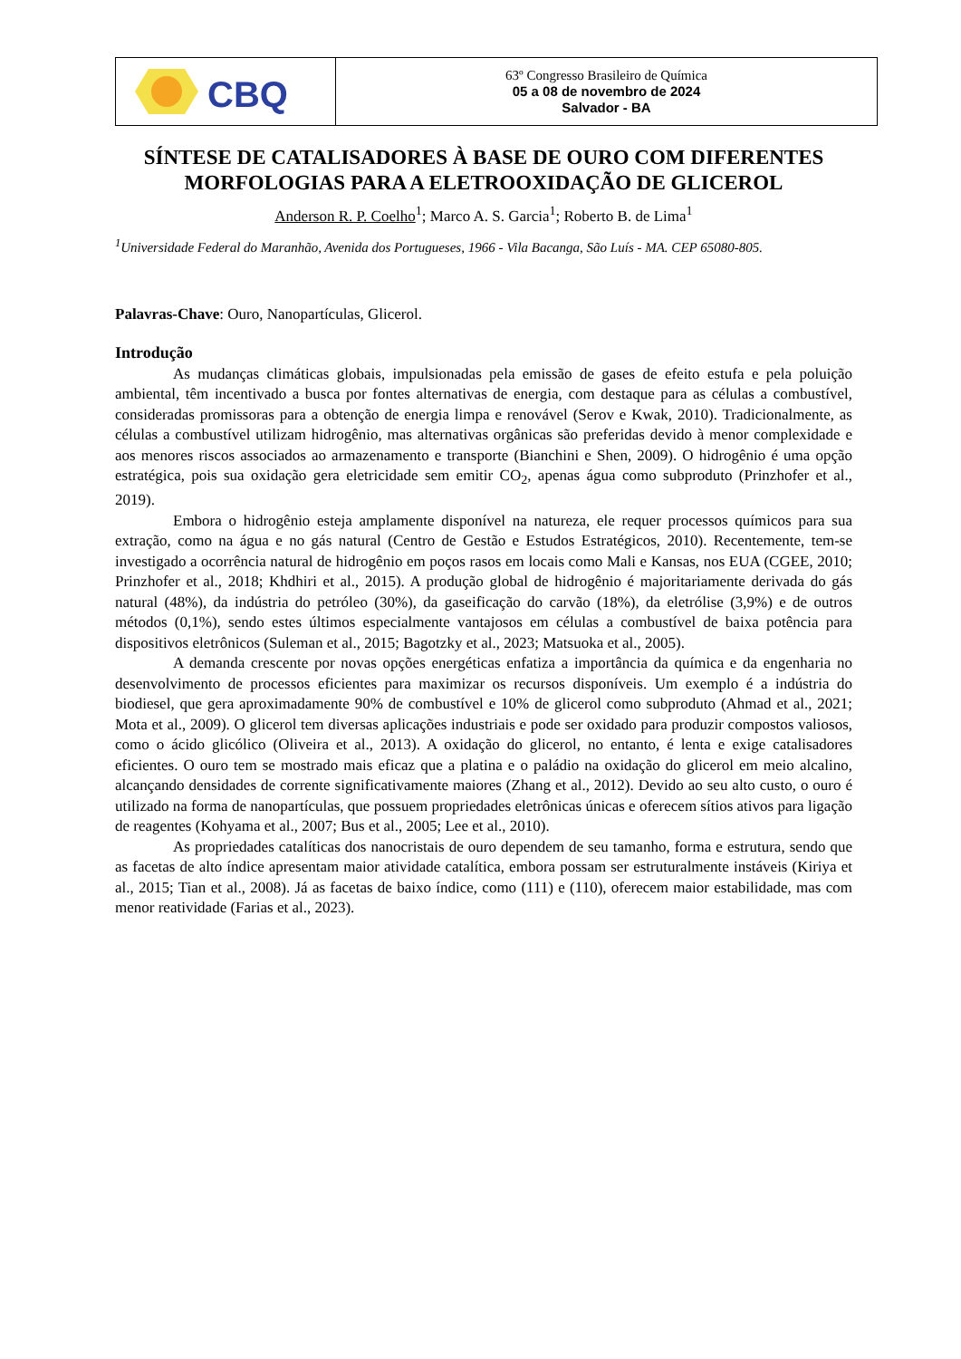CBQ
63º Congresso Brasileiro de Química
05 a 08 de novembro de 2024
Salvador - BA
SÍNTESE DE CATALISADORES À BASE DE OURO COM DIFERENTES MORFOLOGIAS PARA A ELETROOXIDAÇÃO DE GLICEROL
Anderson R. P. Coelho<sup>1</sup>; Marco A. S. Garcia<sup>1</sup>; Roberto B. de Lima<sup>1</sup>
<sup>1</sup> Universidade Federal do Maranhão, Avenida dos Portugueses, 1966 - Vila Bacanga, São Luís - MA. CEP 65080-805.
Palavras-Chave: Ouro, Nanopartículas, Glicerol.
Introdução
As mudanças climáticas globais, impulsionadas pela emissão de gases de efeito estufa e pela poluição ambiental, têm incentivado a busca por fontes alternativas de energia, com destaque para as células a combustível, consideradas promissoras para a obtenção de energia limpa e renovável (Serov e Kwak, 2010). Tradicionalmente, as células a combustível utilizam hidrogênio, mas alternativas orgânicas são preferidas devido à menor complexidade e aos menores riscos associados ao armazenamento e transporte (Bianchini e Shen, 2009). O hidrogênio é uma opção estratégica, pois sua oxidação gera eletricidade sem emitir CO<sub>2</sub>, apenas água como subproduto (Prinzhofer et al., 2019).
Embora o hidrogênio esteja amplamente disponível na natureza, ele requer processos químicos para sua extração, como na água e no gás natural (Centro de Gestão e Estudos Estratégicos, 2010). Recentemente, tem-se investigado a ocorrência natural de hidrogênio em poços rasos em locais como Mali e Kansas, nos EUA (CGEE, 2010; Prinzhofer et al., 2018; Khdhiri et al., 2015). A produção global de hidrogênio é majoritariamente derivada do gás natural (48%), da indústria do petróleo (30%), da gaseificação do carvão (18%), da eletrólise (3,9%) e de outros métodos (0,1%), sendo estes últimos especialmente vantajosos em células a combustível de baixa potência para dispositivos eletrônicos (Suleman et al., 2015; Bagotzky et al., 2023; Matsuoka et al., 2005).
A demanda crescente por novas opções energéticas enfatiza a importância da química e da engenharia no desenvolvimento de processos eficientes para maximizar os recursos disponíveis. Um exemplo é a indústria do biodiesel, que gera aproximadamente 90% de combustível e 10% de glicerol como subproduto (Ahmad et al., 2021; Mota et al., 2009). O glicerol tem diversas aplicações industriais e pode ser oxidado para produzir compostos valiosos, como o ácido glicólico (Oliveira et al., 2013). A oxidação do glicerol, no entanto, é lenta e exige catalisadores eficientes. O ouro tem se mostrado mais eficaz que a platina e o paládio na oxidação do glicerol em meio alcalino, alcançando densidades de corrente significativamente maiores (Zhang et al., 2012). Devido ao seu alto custo, o ouro é utilizado na forma de nanopartículas, que possuem propriedades eletrônicas únicas e oferecem sítios ativos para ligação de reagentes (Kohyama et al., 2007; Bus et al., 2005; Lee et al., 2010).
As propriedades catalíticas dos nanocristais de ouro dependem de seu tamanho, forma e estrutura, sendo que as facetas de alto índice apresentam maior atividade catalítica, embora possam ser estruturalmente instáveis (Kiriya et al., 2015; Tian et al., 2008). Já as facetas de baixo índice, como (111) e (110), oferecem maior estabilidade, mas com menor reatividade (Farias et al., 2023).